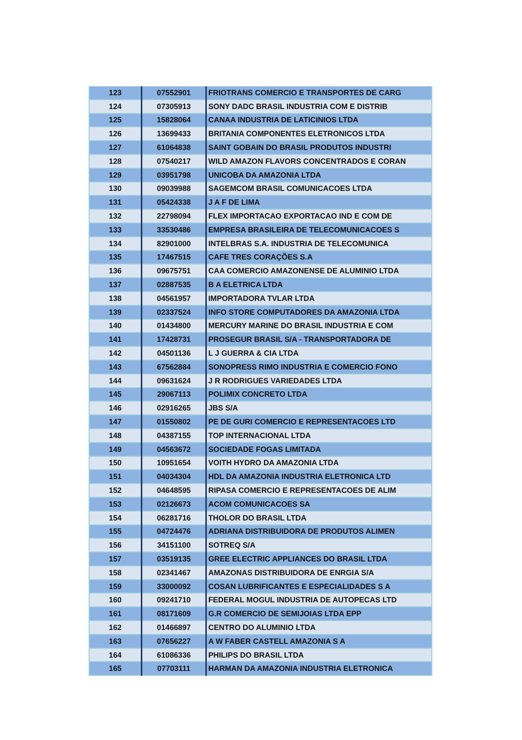| 123 | 07552901 | FRIOTRANS COMERCIO E TRANSPORTES DE CARG |
| 124 | 07305913 | SONY DADC BRASIL INDUSTRIA COM E DISTRIB |
| 125 | 15828064 | CANAA INDUSTRIA DE LATICINIOS LTDA |
| 126 | 13699433 | BRITANIA COMPONENTES ELETRONICOS LTDA |
| 127 | 61064838 | SAINT GOBAIN DO BRASIL PRODUTOS INDUSTRI |
| 128 | 07540217 | WILD AMAZON FLAVORS CONCENTRADOS E CORAN |
| 129 | 03951798 | UNICOBA DA AMAZONIA LTDA |
| 130 | 09039988 | SAGEMCOM BRASIL COMUNICACOES LTDA |
| 131 | 05424338 | J A F DE LIMA |
| 132 | 22798094 | FLEX IMPORTACAO EXPORTACAO IND E COM DE |
| 133 | 33530486 | EMPRESA BRASILEIRA DE TELECOMUNICACOES S |
| 134 | 82901000 | INTELBRAS S.A. INDUSTRIA DE TELECOMUNICA |
| 135 | 17467515 | CAFE TRES CORAÇÕES S.A |
| 136 | 09675751 | CAA COMERCIO AMAZONENSE DE ALUMINIO LTDA |
| 137 | 02887535 | B A ELETRICA LTDA |
| 138 | 04561957 | IMPORTADORA TVLAR LTDA |
| 139 | 02337524 | INFO STORE COMPUTADORES DA AMAZONIA LTDA |
| 140 | 01434800 | MERCURY MARINE DO BRASIL INDUSTRIA E COM |
| 141 | 17428731 | PROSEGUR BRASIL S/A - TRANSPORTADORA DE |
| 142 | 04501136 | L J GUERRA & CIA LTDA |
| 143 | 67562884 | SONOPRESS RIMO INDUSTRIA E COMERCIO FONO |
| 144 | 09631624 | J R RODRIGUES VARIEDADES LTDA |
| 145 | 29067113 | POLIMIX CONCRETO LTDA |
| 146 | 02916265 | JBS S/A |
| 147 | 01550802 | PE DE GURI COMERCIO E REPRESENTACOES LTD |
| 148 | 04387155 | TOP INTERNACIONAL LTDA |
| 149 | 04563672 | SOCIEDADE FOGAS LIMITADA |
| 150 | 10951654 | VOITH HYDRO DA AMAZONIA LTDA |
| 151 | 04034304 | HDL DA AMAZONIA INDUSTRIA ELETRONICA LTD |
| 152 | 04648595 | RIPASA COMERCIO E REPRESENTACOES DE ALIM |
| 153 | 02126673 | ACOM COMUNICACOES SA |
| 154 | 06281716 | THOLOR DO BRASIL LTDA |
| 155 | 04724476 | ADRIANA DISTRIBUIDORA DE PRODUTOS ALIMEN |
| 156 | 34151100 | SOTREQ S/A |
| 157 | 03519135 | GREE ELECTRIC APPLIANCES DO BRASIL LTDA |
| 158 | 02341467 | AMAZONAS DISTRIBUIDORA DE ENRGIA S/A |
| 159 | 33000092 | COSAN LUBRIFICANTES E ESPECIALIDADES S A |
| 160 | 09241710 | FEDERAL MOGUL INDUSTRIA DE AUTOPECAS LTD |
| 161 | 08171609 | G.R COMERCIO DE SEMIJOIAS LTDA EPP |
| 162 | 01466897 | CENTRO DO ALUMINIO LTDA |
| 163 | 07656227 | A W FABER CASTELL AMAZONIA S A |
| 164 | 61086336 | PHILIPS DO BRASIL LTDA |
| 165 | 07703111 | HARMAN DA AMAZONIA INDUSTRIA ELETRONICA |